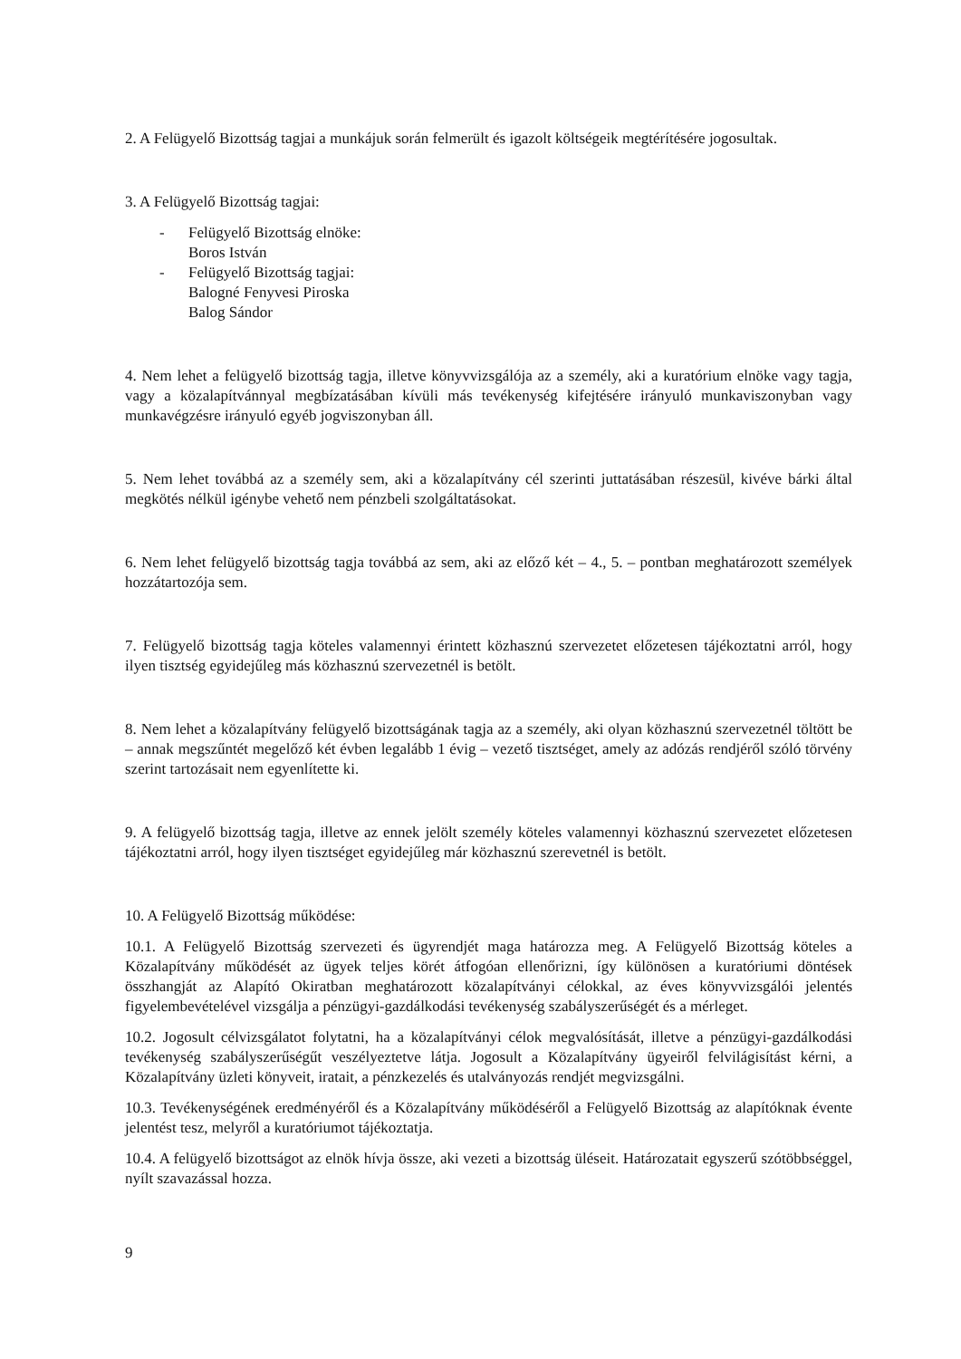2. A Felügyelő Bizottság tagjai a munkájuk során felmerült és igazolt költségeik megtérítésére jogosultak.
3. A Felügyelő Bizottság tagjai:
- Felügyelő Bizottság elnöke:
Boros István
- Felügyelő Bizottság tagjai:
Balogné Fenyvesi Piroska
Balog Sándor
4. Nem lehet a felügyelő bizottság tagja, illetve könyvvizsgálója az a személy, aki a kuratórium elnöke vagy tagja, vagy a közalapítvánnyal megbízatásában kívüli más tevékenység kifejtésére irányuló munkaviszonyban vagy munkavégzésre irányuló egyéb jogviszonyban áll.
5. Nem lehet továbbá az a személy sem, aki a közalapítvány cél szerinti juttatásában részesül, kivéve bárki által megkötés nélkül igénybe vehető nem pénzbeli szolgáltatásokat.
6. Nem lehet felügyelő bizottság tagja továbbá az sem, aki az előző két – 4., 5. – pontban meghatározott személyek hozzátartozója sem.
7. Felügyelő bizottság tagja köteles valamennyi érintett közhasznú szervezetet előzetesen tájékoztatni arról, hogy ilyen tisztség egyidejűleg más közhasznú szervezetnél is betölt.
8. Nem lehet a közalapítvány felügyelő bizottságának tagja az a személy, aki olyan közhasznú szervezetnél töltött be – annak megszűntét megelőző két évben legalább 1 évig – vezető tisztséget, amely az adózás rendjéről szóló törvény szerint tartozásait nem egyenlítette ki.
9. A felügyelő bizottság tagja, illetve az ennek jelölt személy köteles valamennyi közhasznú szervezetet előzetesen tájékoztatni arról, hogy ilyen tisztséget egyidejűleg már közhasznú szerevetnél is betölt.
10. A Felügyelő Bizottság működése:
10.1. A Felügyelő Bizottság szervezeti és ügyrendjét maga határozza meg. A Felügyelő Bizottság köteles a Közalapítvány működését az ügyek teljes körét átfogóan ellenőrizni, így különösen a kuratóriumi döntések összhangját az Alapító Okiratban meghatározott közalapítványi célokkal, az éves könyvvizsgálói jelentés figyelembevételével vizsgálja a pénzügyi-gazdálkodási tevékenység szabályszerűségét és a mérleget.
10.2. Jogosult célvizsgálatot folytatni, ha a közalapítványi célok megvalósítását, illetve a pénzügyi-gazdálkodási tevékenység szabályszerűségűt veszélyeztetve látja. Jogosult a Közalapítvány ügyeiről felvilágisítást kérni, a Közalapítvány üzleti könyveit, iratait, a pénzkezelés és utalványozás rendjét megvizsgálni.
10.3. Tevékenységének eredményéről és a Közalapítvány működéséről a Felügyelő Bizottság az alapítóknak évente jelentést tesz, melyről a kuratóriumot tájékoztatja.
10.4. A felügyelő bizottságot az elnök hívja össze, aki vezeti a bizottság üléseit. Határozatait egyszerű szótöbbséggel, nyílt szavazással hozza.
9